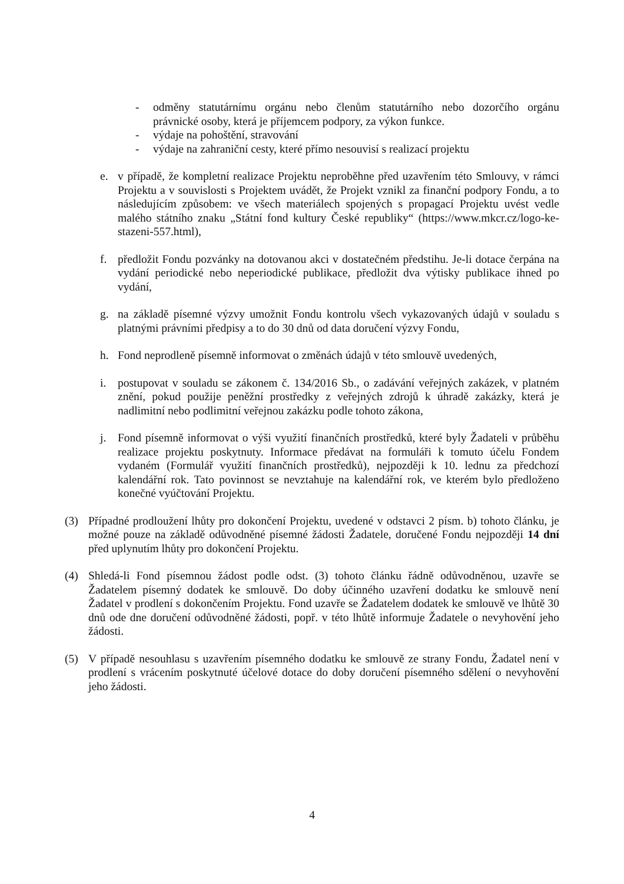- odměny statutárnímu orgánu nebo členům statutárního nebo dozorčího orgánu právnické osoby, která je příjemcem podpory, za výkon funkce.
- výdaje na pohoštění, stravování
- výdaje na zahraniční cesty, které přímo nesouvisí s realizací projektu
e. v případě, že kompletní realizace Projektu neproběhne před uzavřením této Smlouvy, v rámci Projektu a v souvislosti s Projektem uvádět, že Projekt vznikl za finanční podpory Fondu, a to následujícím způsobem: ve všech materiálech spojených s propagací Projektu uvést vedle malého státního znaku „Státní fond kultury České republiky“ (https://www.mkcr.cz/logo-ke-stazeni-557.html),
f. předložit Fondu pozvánky na dotovanou akci v dostatečném předstihu. Je-li dotace čerpána na vydání periodické nebo neperiodické publikace, předložit dva výtisky publikace ihned po vydání,
g. na základě písemné výzvy umožnit Fondu kontrolu všech vykazovaných údajů v souladu s platnými právními předpisy a to do 30 dnů od data doručení výzvy Fondu,
h. Fond neprodleně písemně informovat o změnách údajů v této smlouvě uvedených,
i. postupovat v souladu se zákonem č. 134/2016 Sb., o zadávání veřejných zakázek, v platném znění, pokud použije peněžní prostředky z veřejných zdrojů k úhradě zakázky, která je nadlimitní nebo podlimitní veřejnou zakázku podle tohoto zákona,
j. Fond písemně informovat o výši využití finančních prostředků, které byly Žadateli v průběhu realizace projektu poskytnuty. Informace předávat na formuláři k tomuto účelu Fondem vydaném (Formulář využití finančních prostředků), nejpozději k 10. lednu za předchozí kalendářní rok. Tato povinnost se nevztahuje na kalendářní rok, ve kterém bylo předloženo konečné vyúčtování Projektu.
(3) Případné prodloužení lhůty pro dokončení Projektu, uvedené v odstavci 2 písm. b) tohoto článku, je možné pouze na základě odůvodněné písemné žádosti Žadatele, doručené Fondu nejpozději 14 dní před uplynutím lhůty pro dokončení Projektu.
(4) Shledá-li Fond písemnou žádost podle odst. (3) tohoto článku řádně odůvodněnou, uzavře se Žadatelem písemný dodatek ke smlouvě. Do doby účinného uzavření dodatku ke smlouvě není Žadatel v prodlení s dokončením Projektu. Fond uzavře se Žadatelem dodatek ke smlouvě ve lhůtě 30 dnů ode dne doručení odůvodněné žádosti, popř. v této lhůtě informuje Žadatele o nevyhovění jeho žádosti.
(5) V případě nesouhlasu s uzavřením písemného dodatku ke smlouvě ze strany Fondu, Žadatel není v prodlení s vrácením poskytnuté účelové dotace do doby doručení písemného sdělení o nevyhovění jeho žádosti.
4